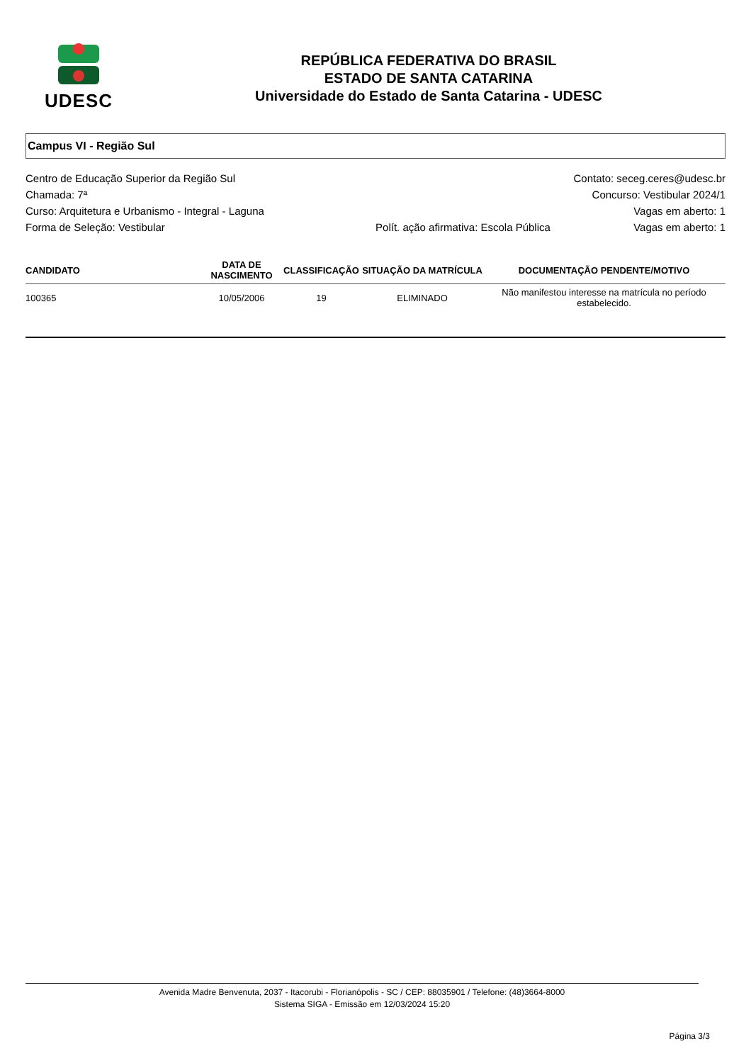UDESC
REPÚBLICA FEDERATIVA DO BRASIL
ESTADO DE SANTA CATARINA
Universidade do Estado de Santa Catarina - UDESC
Campus VI - Região Sul
Centro de Educação Superior da Região Sul Contato: seceg.ceres@udesc.br
Chamada: 7ª Concurso: Vestibular 2024/1
Curso: Arquitetura e Urbanismo - Integral - Laguna Vagas em aberto: 1
Forma de Seleção: Vestibular Polít. ação afirmativa: Escola Pública Vagas em aberto: 1
| CANDIDATO | DATA DE NASCIMENTO | CLASSIFICAÇÃO | SITUAÇÃO DA MATRÍCULA | DOCUMENTAÇÃO PENDENTE/MOTIVO |
| --- | --- | --- | --- | --- |
| 100365 | 10/05/2006 | 19 | ELIMINADO | Não manifestou interesse na matrícula no período estabelecido. |
Avenida Madre Benvenuta, 2037 - Itacorubi - Florianópolis - SC / CEP: 88035901 / Telefone: (48)3664-8000
Sistema SIGA - Emissão em 12/03/2024 15:20
Página 3/3